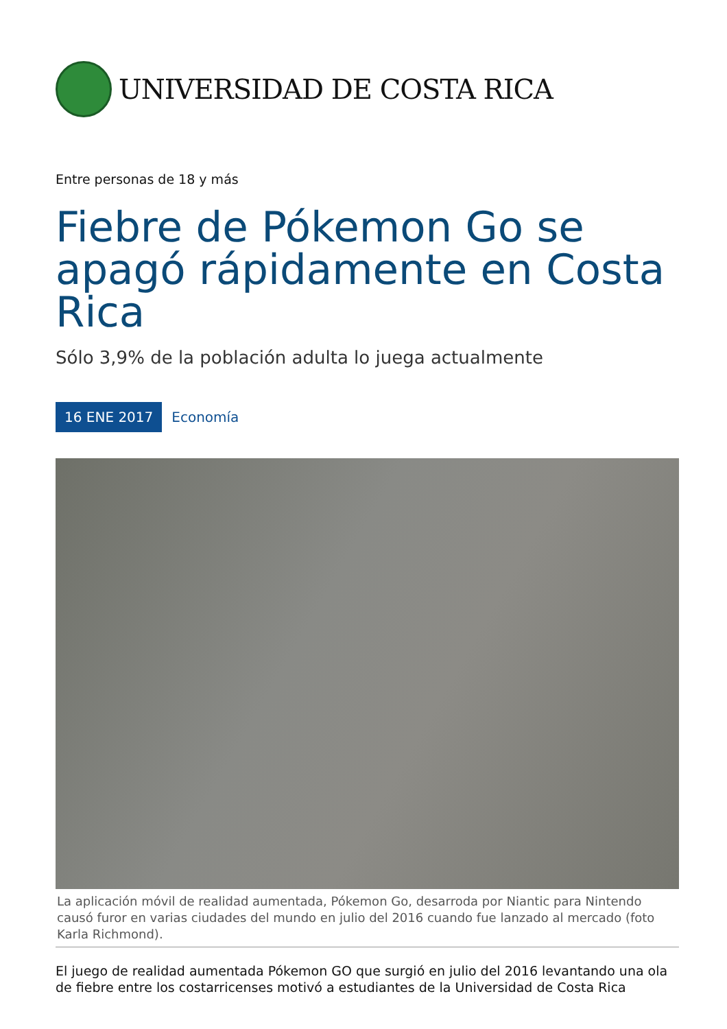UNIVERSIDAD DE COSTA RICA
Entre personas de 18 y más
Fiebre de Pókemon Go se apagó rápidamente en Costa Rica
Sólo 3,9% de la población adulta lo juega actualmente
16 ENE 2017 Economía
La aplicación móvil de realidad aumentada, Pókemon Go, desarroda por Niantic para Nintendo causó furor en varias ciudades del mundo en julio del 2016 cuando fue lanzado al mercado (foto Karla Richmond).
El juego de realidad aumentada Pókemon GO que surgió en julio del 2016 levantando una ola de fiebre entre los costarricenses motivó a estudiantes de la Universidad de Costa Rica